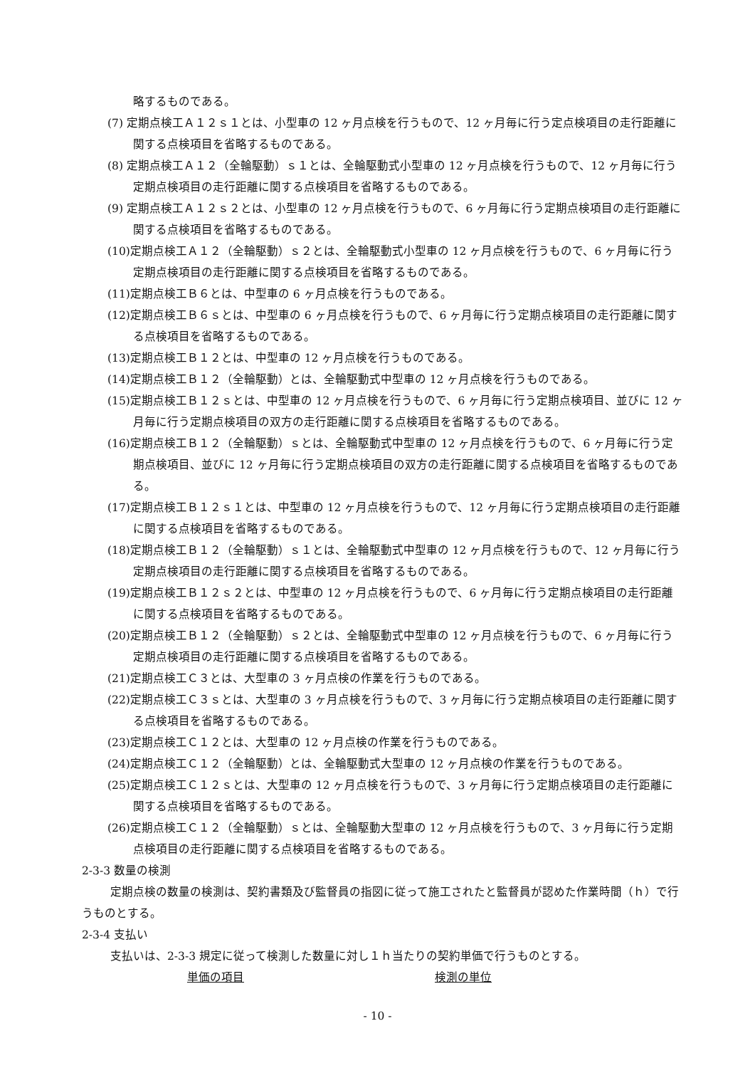略するものである。
(7) 定期点検工Ａ１２ｓ１とは、小型車の 12 ヶ月点検を行うもので、12 ヶ月毎に行う定点検項目の走行距離に関する点検項目を省略するものである。
(8) 定期点検工Ａ１２（全輪駆動）ｓ１とは、全輪駆動式小型車の 12 ヶ月点検を行うもので、12 ヶ月毎に行う定期点検項目の走行距離に関する点検項目を省略するものである。
(9) 定期点検工Ａ１２ｓ２とは、小型車の 12 ヶ月点検を行うもので、6 ヶ月毎に行う定期点検項目の走行距離に関する点検項目を省略するものである。
(10)定期点検工Ａ１２（全輪駆動）ｓ２とは、全輪駆動式小型車の 12 ヶ月点検を行うもので、6 ヶ月毎に行う定期点検項目の走行距離に関する点検項目を省略するものである。
(11)定期点検工Ｂ６とは、中型車の 6 ヶ月点検を行うものである。
(12)定期点検工Ｂ６ｓとは、中型車の 6 ヶ月点検を行うもので、6 ヶ月毎に行う定期点検項目の走行距離に関する点検項目を省略するものである。
(13)定期点検工Ｂ１２とは、中型車の 12 ヶ月点検を行うものである。
(14)定期点検工Ｂ１２（全輪駆動）とは、全輪駆動式中型車の 12 ヶ月点検を行うものである。
(15)定期点検工Ｂ１２ｓとは、中型車の 12 ヶ月点検を行うもので、6 ヶ月毎に行う定期点検項目、並びに 12 ヶ月毎に行う定期点検項目の双方の走行距離に関する点検項目を省略するものである。
(16)定期点検工Ｂ１２（全輪駆動）ｓとは、全輪駆動式中型車の 12 ヶ月点検を行うもので、6 ヶ月毎に行う定期点検項目、並びに 12 ヶ月毎に行う定期点検項目の双方の走行距離に関する点検項目を省略するものである。
(17)定期点検工Ｂ１２ｓ１とは、中型車の 12 ヶ月点検を行うもので、12 ヶ月毎に行う定期点検項目の走行距離に関する点検項目を省略するものである。
(18)定期点検工Ｂ１２（全輪駆動）ｓ１とは、全輪駆動式中型車の 12 ヶ月点検を行うもので、12 ヶ月毎に行う定期点検項目の走行距離に関する点検項目を省略するものである。
(19)定期点検工Ｂ１２ｓ２とは、中型車の 12 ヶ月点検を行うもので、6 ヶ月毎に行う定期点検項目の走行距離に関する点検項目を省略するものである。
(20)定期点検工Ｂ１２（全輪駆動）ｓ２とは、全輪駆動式中型車の 12 ヶ月点検を行うもので、6 ヶ月毎に行う定期点検項目の走行距離に関する点検項目を省略するものである。
(21)定期点検工Ｃ３とは、大型車の 3 ヶ月点検の作業を行うものである。
(22)定期点検工Ｃ３ｓとは、大型車の 3 ヶ月点検を行うもので、3 ヶ月毎に行う定期点検項目の走行距離に関する点検項目を省略するものである。
(23)定期点検工Ｃ１２とは、大型車の 12 ヶ月点検の作業を行うものである。
(24)定期点検工Ｃ１２（全輪駆動）とは、全輪駆動式大型車の 12 ヶ月点検の作業を行うものである。
(25)定期点検工Ｃ１２ｓとは、大型車の 12 ヶ月点検を行うもので、3 ヶ月毎に行う定期点検項目の走行距離に関する点検項目を省略するものである。
(26)定期点検工Ｃ１２（全輪駆動）ｓとは、全輪駆動大型車の 12 ヶ月点検を行うもので、3 ヶ月毎に行う定期点検項目の走行距離に関する点検項目を省略するものである。
2-3-3 数量の検測
定期点検の数量の検測は、契約書類及び監督員の指図に従って施工されたと監督員が認めた作業時間（ｈ）で行うものとする。
2-3-4 支払い
支払いは、2-3-3 規定に従って検測した数量に対し１ｈ当たりの契約単価で行うものとする。
単価の項目 検測の単位
- 10 -